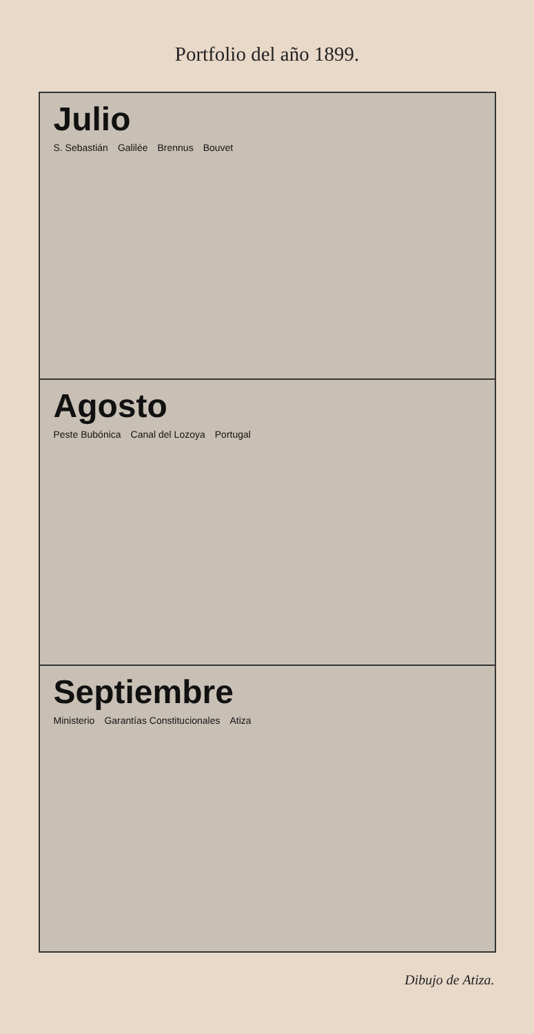Portfolio del año 1899.
Julio
S. Sebastián Galilée Brennus Bouvet
Agosto
Peste Bubónica Canal del Lozoya Portugal
Septiembre
Ministerio Garantías Constitucionales Atiza
Dibujo de Atiza.